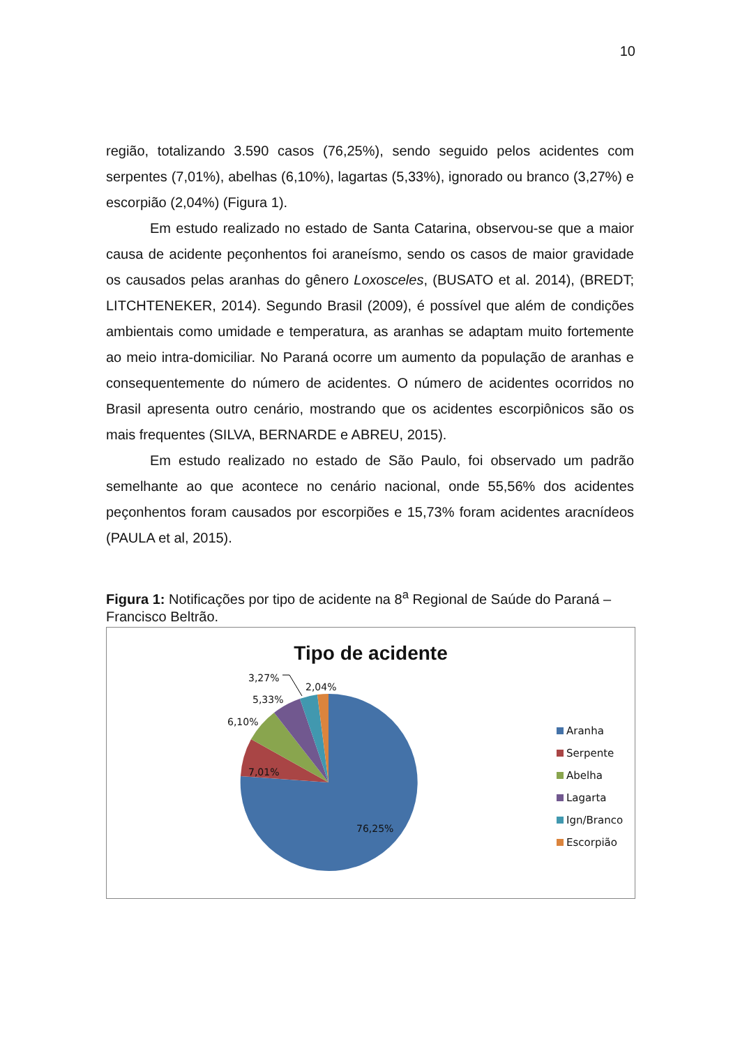10
região, totalizando 3.590 casos (76,25%), sendo seguido pelos acidentes com serpentes (7,01%), abelhas (6,10%), lagartas (5,33%), ignorado ou branco (3,27%) e escorpião (2,04%) (Figura 1).
Em estudo realizado no estado de Santa Catarina, observou-se que a maior causa de acidente peçonhentos foi araneísmo, sendo os casos de maior gravidade os causados pelas aranhas do gênero Loxosceles, (BUSATO et al. 2014), (BREDT; LITCHTENEKER, 2014). Segundo Brasil (2009), é possível que além de condições ambientais como umidade e temperatura, as aranhas se adaptam muito fortemente ao meio intra-domiciliar. No Paraná ocorre um aumento da população de aranhas e consequentemente do número de acidentes. O número de acidentes ocorridos no Brasil apresenta outro cenário, mostrando que os acidentes escorpiônicos são os mais frequentes (SILVA, BERNARDE e ABREU, 2015).
Em estudo realizado no estado de São Paulo, foi observado um padrão semelhante ao que acontece no cenário nacional, onde 55,56% dos acidentes peçonhentos foram causados por escorpiões e 15,73% foram acidentes aracnídeos (PAULA et al, 2015).
Figura 1: Notificações por tipo de acidente na 8<sup>a</sup> Regional de Saúde do Paraná – Francisco Beltrão.
Tipo de acidente
3,27%
2,04%
5,33%
6,10%
7,01%
76,25%
Aranha
Serpente
Abelha
Lagarta
Ign/Branco
Escorpião